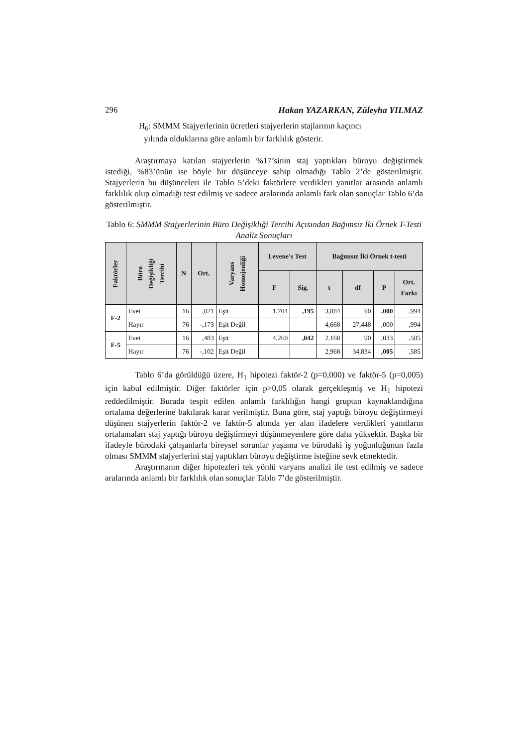296 Hakan YAZARKAN, Züleyha YILMAZ
H<sub>6</sub>: SMMM Stajyerlerinin ücretleri stajyerlerin stajlarının kaçıncı
yılında olduklarına göre anlamlı bir farklılık gösterir.
Araştırmaya katılan stajyerlerin %17’sinin staj yaptıkları büroyu değiştirmek istediği, %83’ünün ise böyle bir düşünceye sahip olmadığı Tablo 2’de gösterilmiştir. Stajyerlerin bu düşünceleri ile Tablo 5’deki faktörlere verdikleri yanıtlar arasında anlamlı farklılık olup olmadığı test edilmiş ve sadece aralarında anlamlı fark olan sonuçlar Tablo 6’da gösterilmiştir.
Tablo 6: SMMM Stajyerlerinin Büro Değişikliği Tercihi Açısından Bağımsız İki Örnek T-Testi Analiz Sonuçları
| Faktörler | Büro Değişikliği Tercihi | N | Ort. | Varyans Homojenliği | Levene's Test | | Bağımsız İki Örnek t-testi | | | |
| --- | --- | --- | --- | --- | --- | --- | --- | --- | --- | --- |
| | | | | | F | Sig. | t | df | P | Ort. Farkı |
| F-2 | Evet | 16 | ,821 | Eşit | 1,704 | ,195 | 3,884 | 90 | ,000 | ,994 |
| | Hayır | 76 | -,173 | Eşit Değil | | | 4,668 | 27,448 | ,000 | ,994 |
| F-5 | Evet | 16 | ,483 | Eşit | 4,260 | ,042 | 2,168 | 90 | ,033 | ,585 |
| | Hayır | 76 | -,102 | Eşit Değil | | | 2,968 | 34,834 | ,005 | ,585 |
Tablo 6’da görüldüğü üzere, H<sub>1</sub> hipotezi faktör-2 (p=0,000) ve faktör-5 (p=0,005) için kabul edilmiştir. Diğer faktörler için p>0,05 olarak gerçekleşmiş ve H<sub>1</sub> hipotezi reddedilmiştir. Burada tespit edilen anlamlı farklılığın hangi gruptan kaynaklandığına ortalama değerlerine bakılarak karar verilmiştir. Buna göre, staj yaptığı büroyu değiştirmeyi düşünen stajyerlerin faktör-2 ve faktör-5 altında yer alan ifadelere verdikleri yanıtların ortalamaları staj yaptığı büroyu değiştirmeyi düşünmeyenlere göre daha yüksektir. Başka bir ifadeyle bürodaki çalışanlarla bireysel sorunlar yaşama ve bürodaki iş yoğunluğunun fazla olması SMMM stajyerlerini staj yaptıkları büroyu değiştirme isteğine sevk etmektedir.
Araştırmanın diğer hipotezleri tek yönlü varyans analizi ile test edilmiş ve sadece aralarında anlamlı bir farklılık olan sonuçlar Tablo 7’de gösterilmiştir.